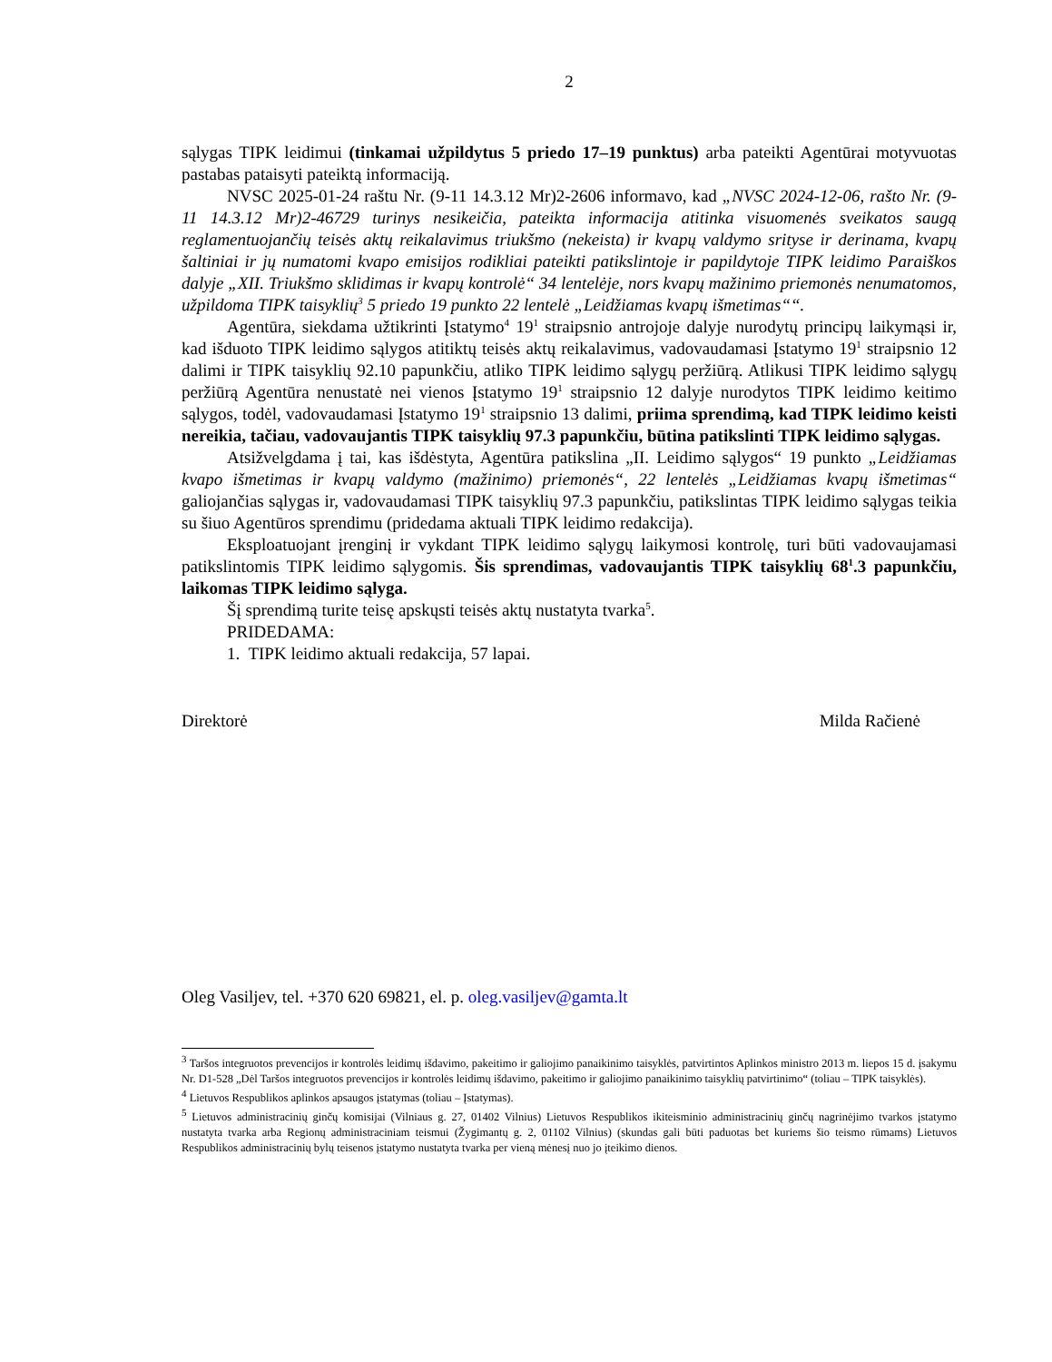2
sąlygas TIPK leidimui (tinkamai užpildytus 5 priedo 17–19 punktus) arba pateikti Agentūrai motyvuotas pastabas pataisyti pateiktą informaciją.
NVSC 2025-01-24 raštu Nr. (9-11 14.3.12 Mr)2-2606 informavo, kad „NVSC 2024-12-06, rašto Nr. (9-11 14.3.12 Mr)2-46729 turinys nesikeičia, pateikta informacija atitinka visuomenės sveikatos saugą reglamentuojančių teisės aktų reikalavimus triukšmo (nekeista) ir kvapų valdymo srityse ir derinama, kvapų šaltiniai ir jų numatomi kvapo emisijos rodikliai pateikti patikslintoje ir papildytoje TIPK leidimo Paraiškos dalyje „XII. Triukšmo sklidimas ir kvapų kontrolė“ 34 lentelėje, nors kvapų mažinimo priemonės nenumatomos, užpildoma TIPK taisyklių<sup>3</sup> 5 priedo 19 punkto 22 lentelė „Leidžiamas kvapų išmetimas““.
Agentūra, siekdama užtikrinti Įstatymo<sup>4</sup> 19<sup>1</sup> straipsnio antrojoje dalyje nurodytų principų laikymąsi ir, kad išduoto TIPK leidimo sąlygos atitiktų teisės aktų reikalavimus, vadovaudamasi Įstatymo 19<sup>1</sup> straipsnio 12 dalimi ir TIPK taisyklių 92.10 papunkčiu, atliko TIPK leidimo sąlygų peržiūrą. Atlikusi TIPK leidimo sąlygų peržiūrą Agentūra nenustatė nei vienos Įstatymo 19<sup>1</sup> straipsnio 12 dalyje nurodytos TIPK leidimo keitimo sąlygos, todėl, vadovaudamasi Įstatymo 19<sup>1</sup> straipsnio 13 dalimi, priima sprendimą, kad TIPK leidimo keisti nereikia, tačiau, vadovaujantis TIPK taisyklių 97.3 papunkčiu, būtina patikslinti TIPK leidimo sąlygas.
Atsižvelgdama į tai, kas išdėstyta, Agentūra patikslina „II. Leidimo sąlygos“ 19 punkto „Leidžiamas kvapo išmetimas ir kvapų valdymo (mažinimo) priemonės“, 22 lentelės „Leidžiamas kvapų išmetimas“ galiojančias sąlygas ir, vadovaudamasi TIPK taisyklių 97.3 papunkčiu, patikslintas TIPK leidimo sąlygas teikia su šiuo Agentūros sprendimu (pridedama aktuali TIPK leidimo redakcija).
Eksploatuojant įrenginį ir vykdant TIPK leidimo sąlygų laikymosi kontrolę, turi būti vadovaujamasi patikslintomis TIPK leidimo sąlygomis. Šis sprendimas, vadovaujantis TIPK taisyklių 68<sup>1</sup>.3 papunkčiu, laikomas TIPK leidimo sąlyga.
Šį sprendimą turite teisę apskųsti teisės aktų nustatyta tvarka<sup>5</sup>.
PRIDEDAMA:
1. TIPK leidimo aktuali redakcija, 57 lapai.
Direktorė Milda Račienė
Oleg Vasiljev, tel. +370 620 69821, el. p. oleg.vasiljev@gamta.lt
<sup>3</sup> Taršos integruotos prevencijos ir kontrolės leidimų išdavimo, pakeitimo ir galiojimo panaikinimo taisyklės, patvirtintos Aplinkos ministro 2013 m. liepos 15 d. įsakymu Nr. D1-528 „Dėl Taršos integruotos prevencijos ir kontrolės leidimų išdavimo, pakeitimo ir galiojimo panaikinimo taisyklių patvirtinimo“ (toliau – TIPK taisyklės).
<sup>4</sup> Lietuvos Respublikos aplinkos apsaugos įstatymas (toliau – Įstatymas).
<sup>5</sup> Lietuvos administracinių ginčų komisijai (Vilniaus g. 27, 01402 Vilnius) Lietuvos Respublikos ikiteisminio administracinių ginčų nagrinėjimo tvarkos įstatymo nustatyta tvarka arba Regionų administraciniam teismui (Žygimantų g. 2, 01102 Vilnius) (skundas gali būti paduotas bet kuriems šio teismo rūmams) Lietuvos Respublikos administracinių bylų teisenos įstatymo nustatyta tvarka per vieną mėnesį nuo jo įteikimo dienos.